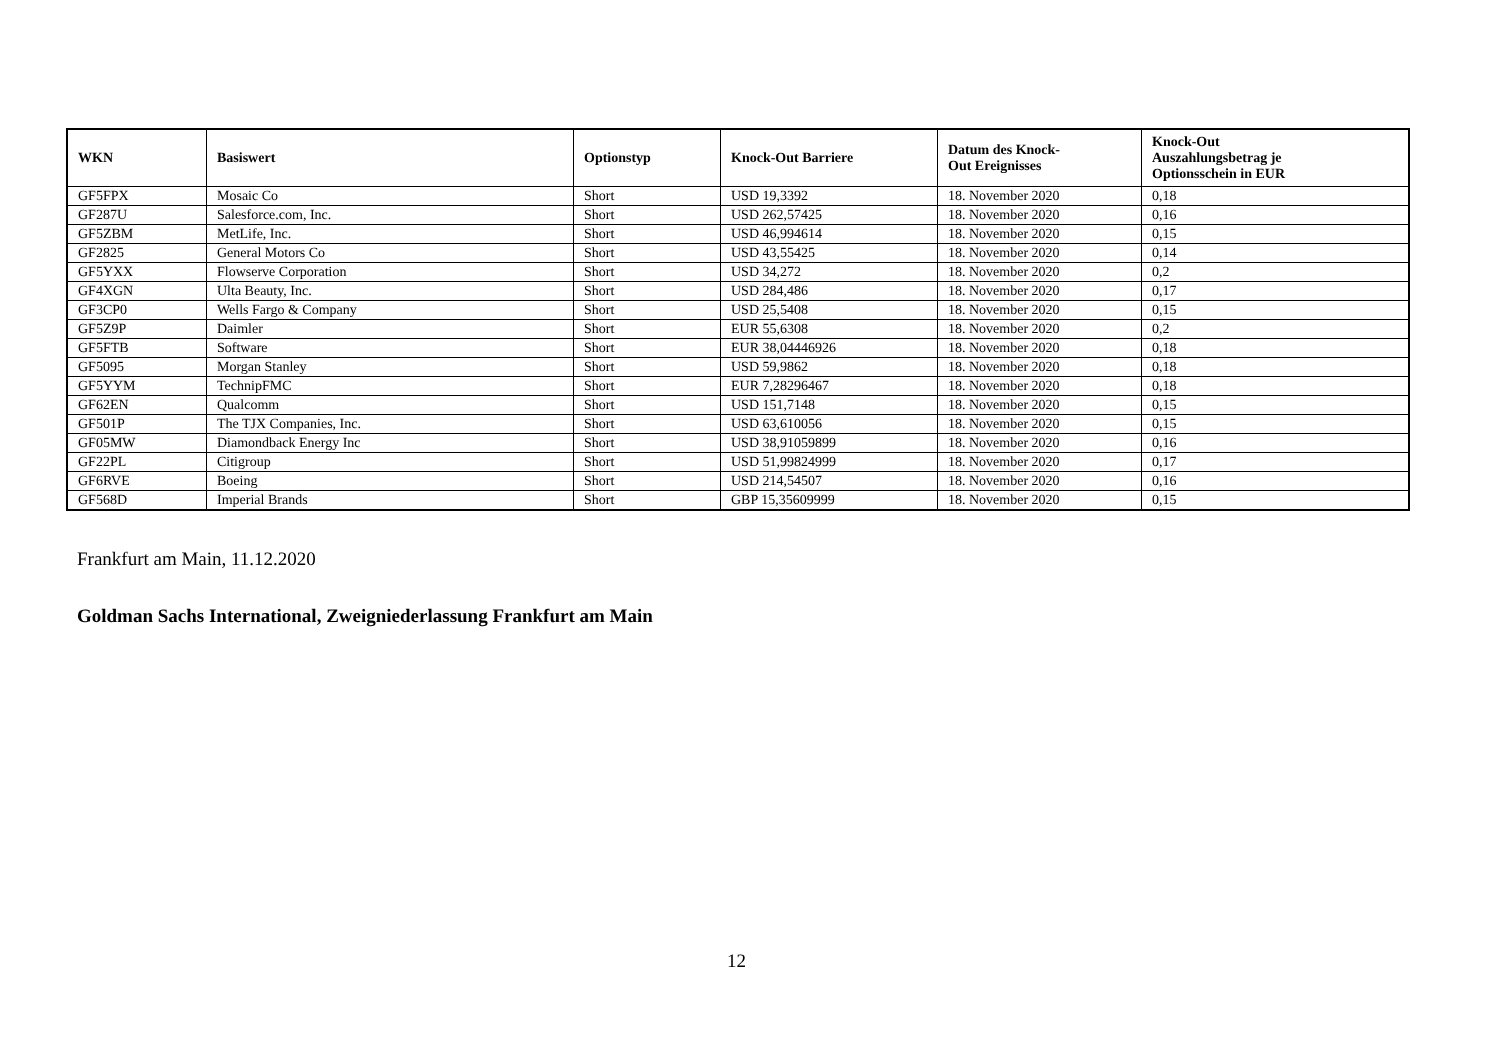| WKN | Basiswert | Optionstyp | Knock-Out Barriere | Datum des Knock- Out Ereignisses | Knock-Out Auszahlungsbetrag je Optionsschein in EUR |
| --- | --- | --- | --- | --- | --- |
| GF5FPX | Mosaic Co | Short | USD 19,3392 | 18. November 2020 | 0,18 |
| GF287U | Salesforce.com, Inc. | Short | USD 262,57425 | 18. November 2020 | 0,16 |
| GF5ZBM | MetLife, Inc. | Short | USD 46,994614 | 18. November 2020 | 0,15 |
| GF2825 | General Motors Co | Short | USD 43,55425 | 18. November 2020 | 0,14 |
| GF5YXX | Flowserve Corporation | Short | USD 34,272 | 18. November 2020 | 0,2 |
| GF4XGN | Ulta Beauty, Inc. | Short | USD 284,486 | 18. November 2020 | 0,17 |
| GF3CP0 | Wells Fargo & Company | Short | USD 25,5408 | 18. November 2020 | 0,15 |
| GF5Z9P | Daimler | Short | EUR 55,6308 | 18. November 2020 | 0,2 |
| GF5FTB | Software | Short | EUR 38,04446926 | 18. November 2020 | 0,18 |
| GF5095 | Morgan Stanley | Short | USD 59,9862 | 18. November 2020 | 0,18 |
| GF5YYM | TechnipFMC | Short | EUR 7,28296467 | 18. November 2020 | 0,18 |
| GF62EN | Qualcomm | Short | USD 151,7148 | 18. November 2020 | 0,15 |
| GF501P | The TJX Companies, Inc. | Short | USD 63,610056 | 18. November 2020 | 0,15 |
| GF05MW | Diamondback Energy Inc | Short | USD 38,91059899 | 18. November 2020 | 0,16 |
| GF22PL | Citigroup | Short | USD 51,99824999 | 18. November 2020 | 0,17 |
| GF6RVE | Boeing | Short | USD 214,54507 | 18. November 2020 | 0,16 |
| GF568D | Imperial Brands | Short | GBP 15,35609999 | 18. November 2020 | 0,15 |
Frankfurt am Main, 11.12.2020
Goldman Sachs International, Zweigniederlassung Frankfurt am Main
12